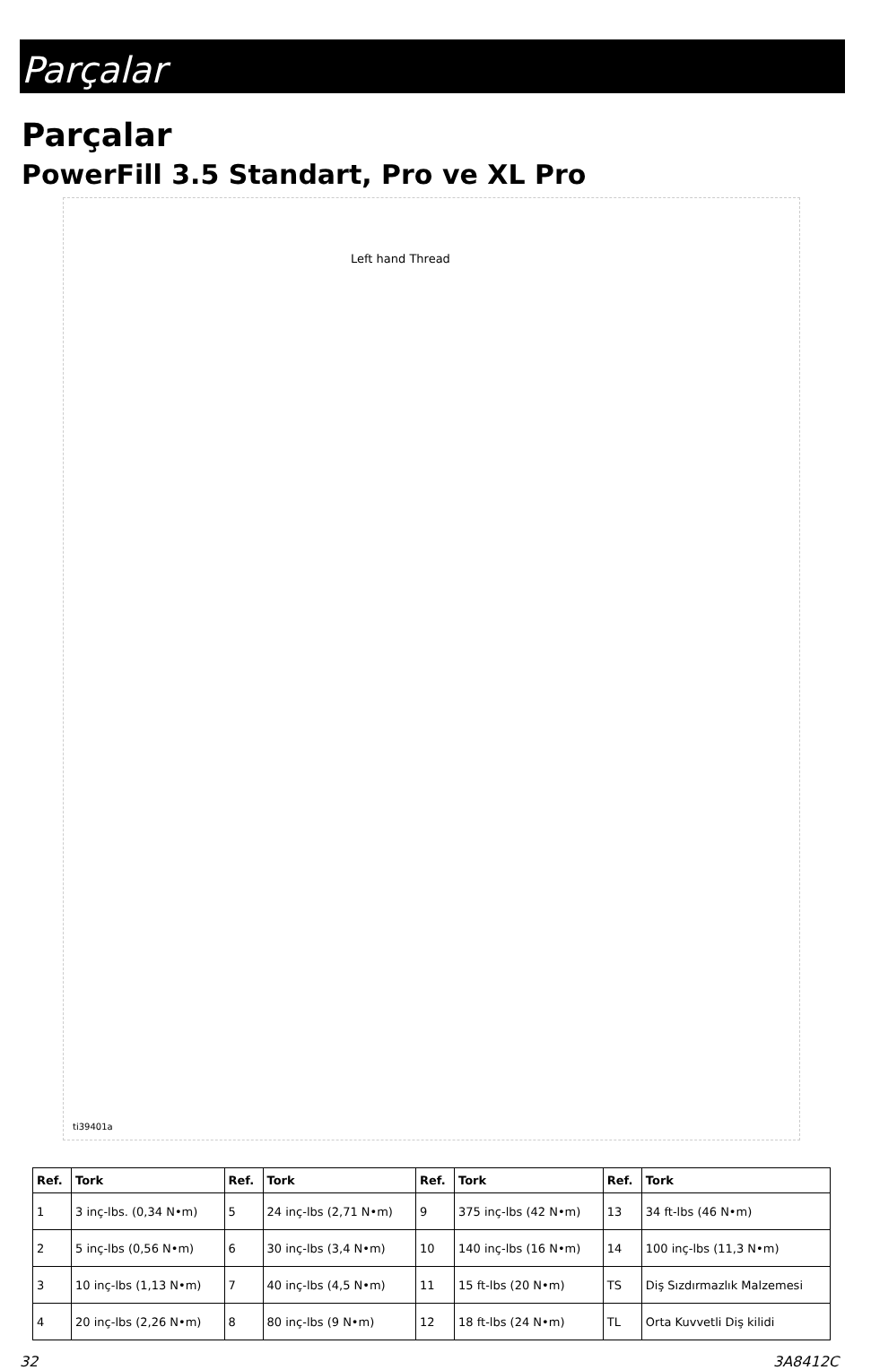Parçalar
Parçalar
PowerFill 3.5 Standart, Pro ve XL Pro
Left hand Thread
ti39401a
| Ref. | Tork | Ref. | Tork | Ref. | Tork | Ref. | Tork |
| --- | --- | --- | --- | --- | --- | --- | --- |
| 1 | 3 inç-lbs. (0,34 N•m) | 5 | 24 inç-lbs (2,71 N•m) | 9 | 375 inç-lbs (42 N•m) | 13 | 34 ft-lbs (46 N•m) |
| 2 | 5 inç-lbs (0,56 N•m) | 6 | 30 inç-lbs (3,4 N•m) | 10 | 140 inç-lbs (16 N•m) | 14 | 100 inç-lbs (11,3 N•m) |
| 3 | 10 inç-lbs (1,13 N•m) | 7 | 40 inç-lbs (4,5 N•m) | 11 | 15 ft-lbs (20 N•m) | TS | Diş Sızdırmazlık Malzemesi |
| 4 | 20 inç-lbs (2,26 N•m) | 8 | 80 inç-lbs (9 N•m) | 12 | 18 ft-lbs (24 N•m) | TL | Orta Kuvvetli Diş kilidi |
32 3A8412C